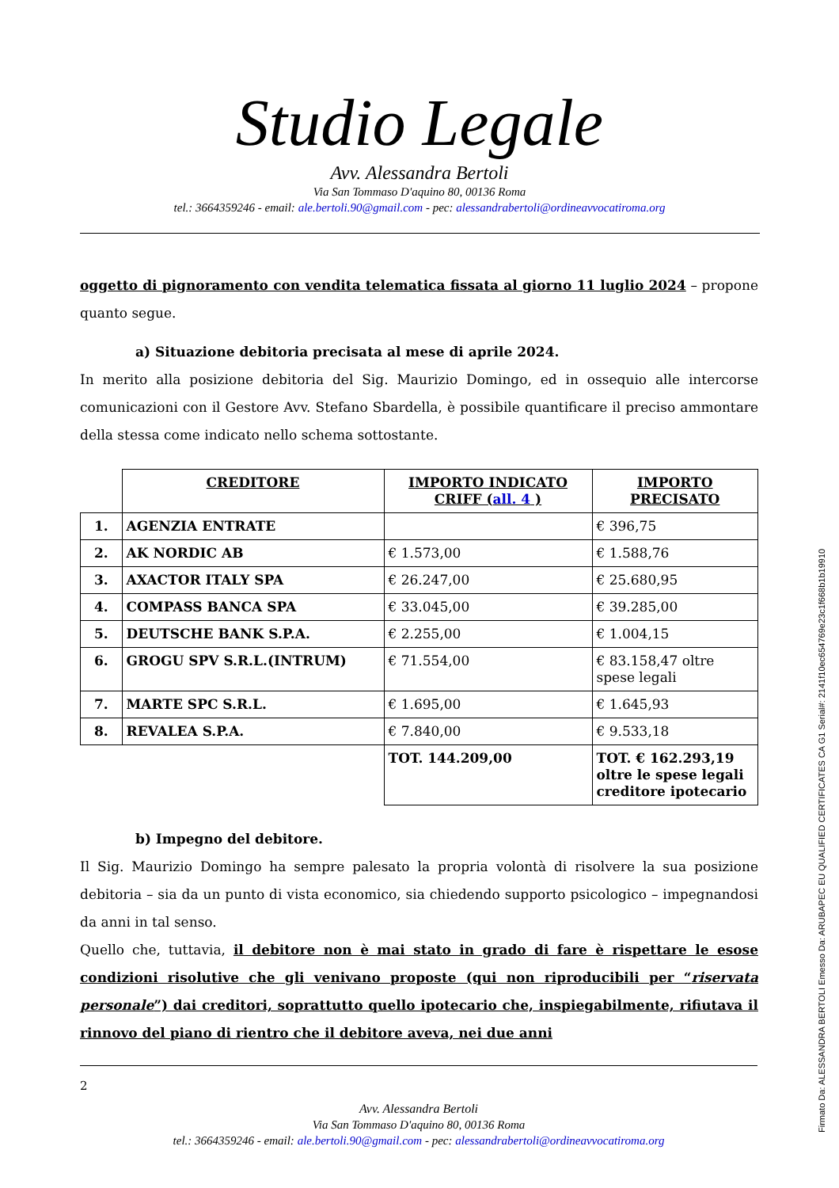Studio Legale
Avv. Alessandra Bertoli
Via San Tommaso D'aquino 80, 00136 Roma
tel.: 3664359246 - email: ale.bertoli.90@gmail.com - pec: alessandrabertoli@ordineavvocatiroma.org
oggetto di pignoramento con vendita telematica fissata al giorno 11 luglio 2024 – propone quanto segue.
a) Situazione debitoria precisata al mese di aprile 2024.
In merito alla posizione debitoria del Sig. Maurizio Domingo, ed in ossequio alle intercorse comunicazioni con il Gestore Avv. Stefano Sbardella, è possibile quantificare il preciso ammontare della stessa come indicato nello schema sottostante.
| | CREDITORE | IMPORTO INDICATO CRIFF ( all. 4 ) | IMPORTO PRECISATO |
| 1. | AGENZIA ENTRATE | | € 396,75 |
| 2. | AK NORDIC AB | € 1.573,00 | € 1.588,76 |
| 3. | AXACTOR ITALY SPA | € 26.247,00 | € 25.680,95 |
| 4. | COMPASS BANCA SPA | € 33.045,00 | € 39.285,00 |
| 5. | DEUTSCHE BANK S.P.A. | € 2.255,00 | € 1.004,15 |
| 6. | GROGU SPV S.R.L.(INTRUM) | € 71.554,00 | € 83.158,47 oltre spese legali |
| 7. | MARTE SPC S.R.L. | € 1.695,00 | € 1.645,93 |
| 8. | REVALEA S.P.A. | € 7.840,00 | € 9.533,18 |
| | | TOT. 144.209,00 | TOT. € 162.293,19 oltre le spese legali creditore ipotecario |
b) Impegno del debitore.
Il Sig. Maurizio Domingo ha sempre palesato la propria volontà di risolvere la sua posizione debitoria – sia da un punto di vista economico, sia chiedendo supporto psicologico – impegnandosi da anni in tal senso.
Quello che, tuttavia, il debitore non è mai stato in grado di fare è rispettare le esose condizioni risolutive che gli venivano proposte (qui non riproducibili per “riservata personale”) dai creditori, soprattutto quello ipotecario che, inspiegabilmente, rifiutava il rinnovo del piano di rientro che il debitore aveva, nei due anni
2
Avv. Alessandra Bertoli
Via San Tommaso D'aquino 80, 00136 Roma
tel.: 3664359246 - email: ale.bertoli.90@gmail.com - pec: alessandrabertoli@ordineavvocatiroma.org
Firmato Da: ALESSANDRA BERTOLI Emesso Da: ARUBAPEC EU QUALIFIED CERTIFICATES CA G1 Serial#: 2141f10ec654769e23c1f668b1b19910